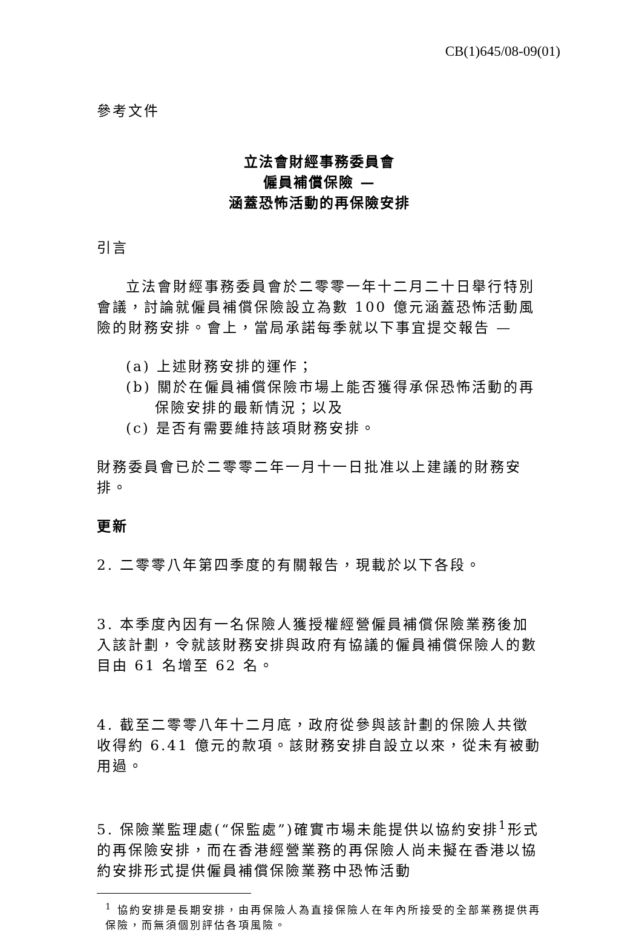CB(1)645/08-09(01)
參考文件
立法會財經事務委員會
僱員補償保險 —
涵蓋恐怖活動的再保險安排
引言
立法會財經事務委員會於二零零一年十二月二十日舉行特別會議，討論就僱員補償保險設立為數 100 億元涵蓋恐怖活動風險的財務安排。會上，當局承諾每季就以下事宜提交報告 —
(a) 上述財務安排的運作；
(b) 關於在僱員補償保險市場上能否獲得承保恐怖活動的再保險安排的最新情況；以及
(c) 是否有需要維持該項財務安排。
財務委員會已於二零零二年一月十一日批准以上建議的財務安排。
更新
2. 二零零八年第四季度的有關報告，現載於以下各段。
3. 本季度內因有一名保險人獲授權經營僱員補償保險業務後加入該計劃，令就該財務安排與政府有協議的僱員補償保險人的數目由 61 名增至 62 名。
4. 截至二零零八年十二月底，政府從參與該計劃的保險人共徵收得約 6.41 億元的款項。該財務安排自設立以來，從未有被動用過。
5. 保險業監理處(“保監處”)確實市場未能提供以協約安排<sup>1</sup>形式的再保險安排，而在香港經營業務的再保險人尚未擬在香港以協約安排形式提供僱員補償保險業務中恐怖活動
<sup>1</sup> 協約安排是長期安排，由再保險人為直接保險人在年內所接受的全部業務提供再保險，而無須個別評估各項風險。